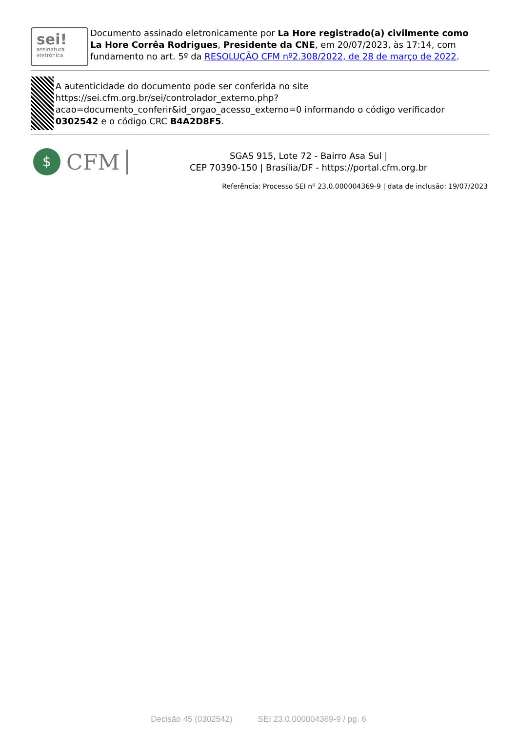sei!
assinatura
eletrônica
Documento assinado eletronicamente por La Hore registrado(a) civilmente como La Hore Corrêa Rodrigues, Presidente da CNE, em 20/07/2023, às 17:14, com fundamento no art. 5º da RESOLUÇÃO CFM nº2.308/2022, de 28 de março de 2022.
A autenticidade do documento pode ser conferida no site https://sei.cfm.org.br/sei/controlador_externo.php?acao=documento_conferir&id_orgao_acesso_externo=0 informando o código verificador 0302542 e o código CRC B4A2D8F5.
$
CFM
SGAS 915, Lote 72 - Bairro Asa Sul |
CEP 70390-150 | Brasília/DF - https://portal.cfm.org.br
Referência: Processo SEI nº 23.0.000004369-9 | data de inclusão: 19/07/2023
Decisão 45 (0302542) SEI 23.0.000004369-9 / pg. 6